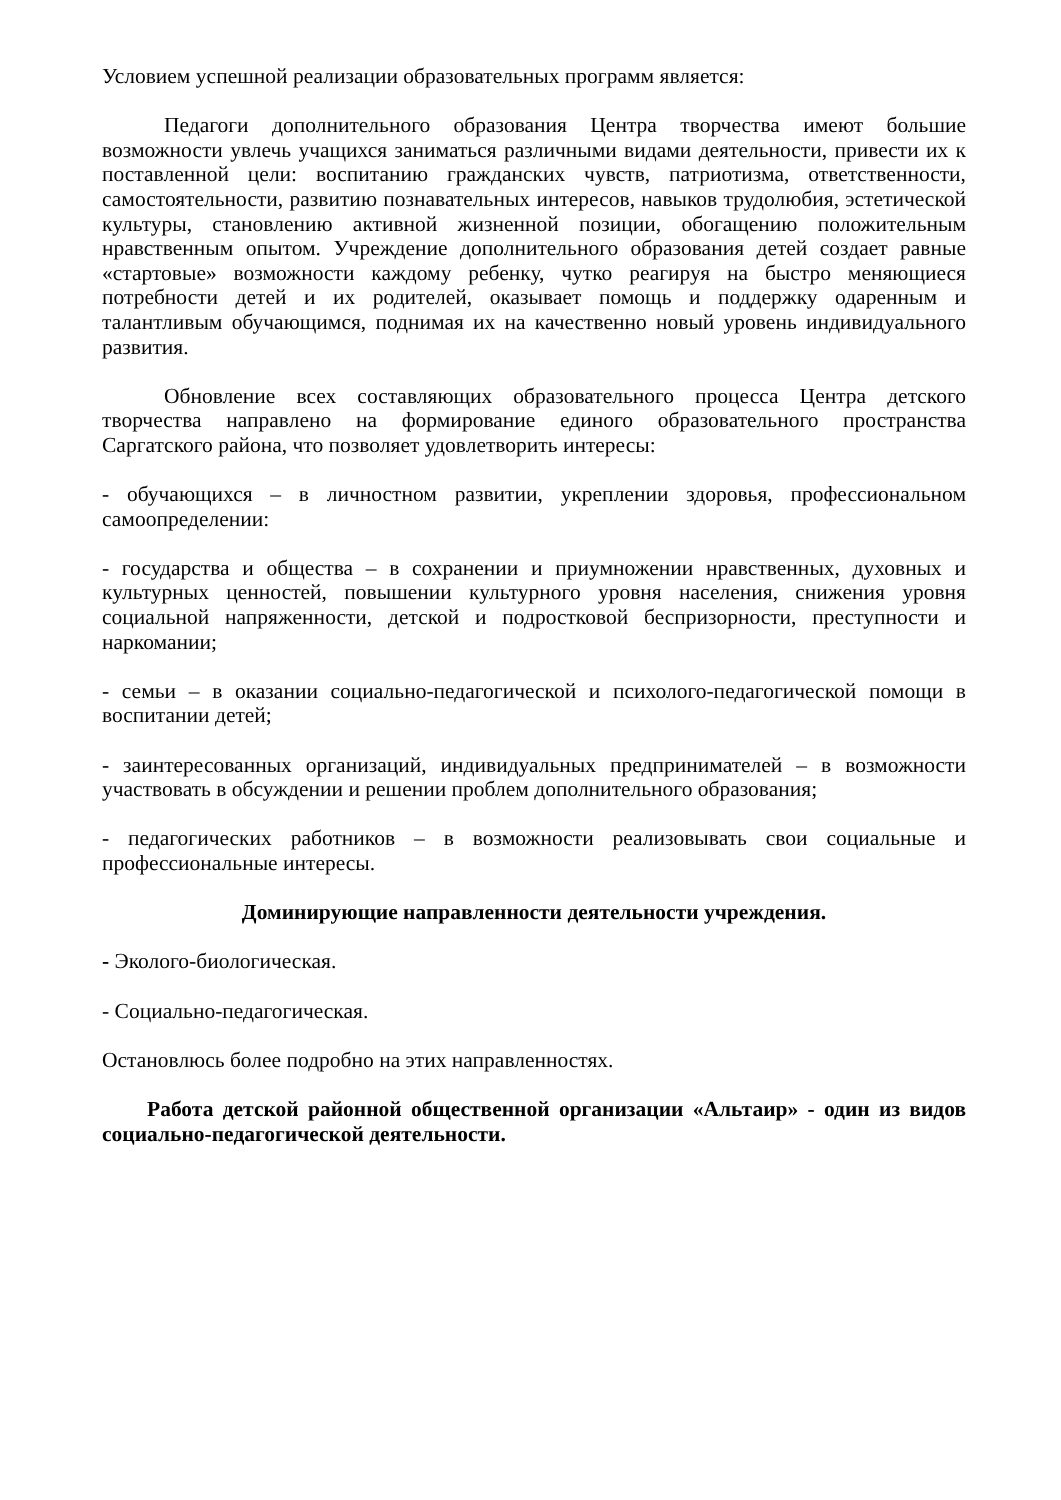Условием успешной реализации образовательных программ является:
Педагоги дополнительного образования Центра творчества имеют большие возможности увлечь учащихся заниматься различными видами деятельности, привести их к поставленной цели: воспитанию гражданских чувств, патриотизма, ответственности, самостоятельности, развитию познавательных интересов, навыков трудолюбия, эстетической культуры, становлению активной жизненной позиции, обогащению положительным нравственным опытом. Учреждение дополнительного образования детей создает равные «стартовые» возможности каждому ребенку, чутко реагируя на быстро меняющиеся потребности детей и их родителей, оказывает помощь и поддержку одаренным и талантливым обучающимся, поднимая их на качественно новый уровень индивидуального развития.
Обновление всех составляющих образовательного процесса Центра детского творчества направлено на формирование единого образовательного пространства Саргатского района, что позволяет удовлетворить интересы:
- обучающихся – в личностном развитии, укреплении здоровья, профессиональном самоопределении:
- государства и общества – в сохранении и приумножении нравственных, духовных и культурных ценностей, повышении культурного уровня населения, снижения уровня социальной напряженности, детской и подростковой беспризорности, преступности и наркомании;
- семьи – в оказании социально-педагогической и психолого-педагогической помощи в воспитании детей;
- заинтересованных организаций, индивидуальных предпринимателей – в возможности участвовать в обсуждении и решении проблем дополнительного образования;
- педагогических работников – в возможности реализовывать свои социальные и профессиональные интересы.
Доминирующие направленности деятельности учреждения.
- Эколого-биологическая.
- Социально-педагогическая.
Остановлюсь более подробно на этих направленностях.
Работа детской районной общественной организации «Альтаир» - один из видов социально-педагогической деятельности.